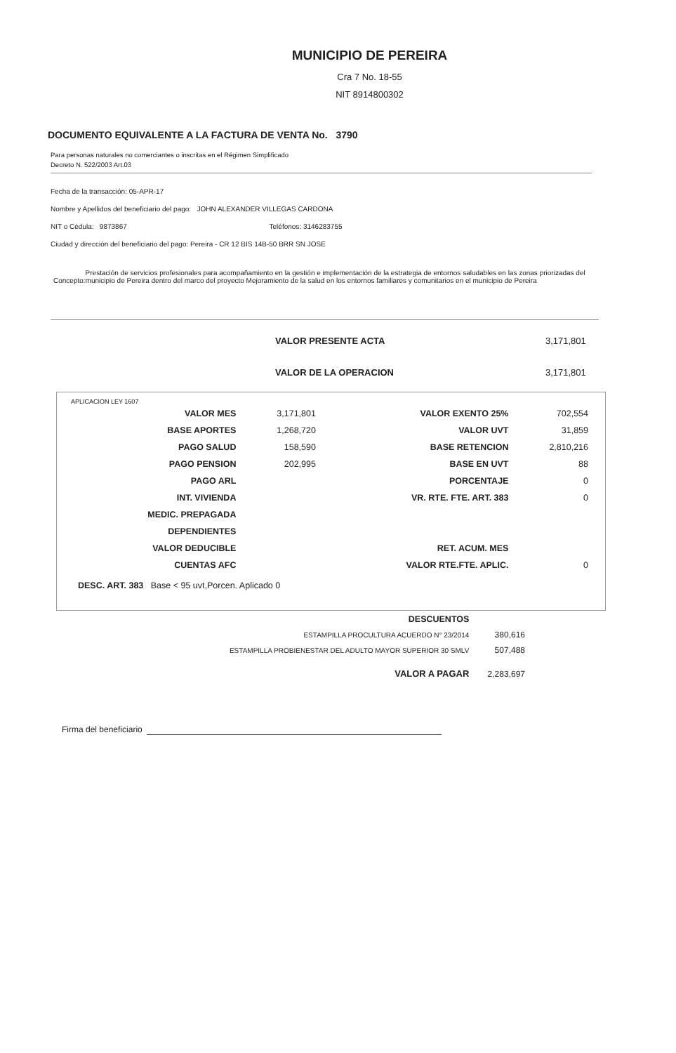MUNICIPIO DE PEREIRA
Cra 7 No. 18-55
NIT 8914800302
DOCUMENTO EQUIVALENTE A LA FACTURA DE VENTA No. 3790
Para personas naturales no comerciantes o inscritas en el Régimen Simplificado
Decreto N. 522/2003 Art.03
Fecha de la transacción: 05-APR-17
Nombre y Apellidos del beneficiario del pago: JOHN ALEXANDER VILLEGAS CARDONA
NIT o Cédula: 9873867 Teléfonos: 3146283755
Ciudad y dirección del beneficiario del pago: Pereira - CR 12 BIS 14B-50 BRR SN JOSE
Concepto: Prestación de servicios profesionales para acompañamiento en la gestión e implementación de la estrategia de entornos saludables en las zonas priorizadas del municipio de Pereira dentro del marco del proyecto Mejoramiento de la salud en los entornos familiares y comunitarios en el municipio de Pereira
| VALOR PRESENTE ACTA | 3,171,801 |
| VALOR DE LA OPERACION | 3,171,801 |
APLICACION LEY 1607
| VALOR MES | 3,171,801 | VALOR EXENTO 25% | 702,554 |
| BASE APORTES | 1,268,720 | VALOR UVT | 31,859 |
| PAGO SALUD | 158,590 | BASE RETENCION | 2,810,216 |
| PAGO PENSION | 202,995 | BASE EN UVT | 88 |
| PAGO ARL | | PORCENTAJE | 0 |
| INT. VIVIENDA | | VR. RTE. FTE. ART. 383 | 0 |
| MEDIC. PREPAGADA | | | |
| DEPENDIENTES | | | |
| VALOR DEDUCIBLE | | RET. ACUM. MES | |
| CUENTAS AFC | | VALOR RTE.FTE. APLIC. | 0 |
DESC. ART. 383 Base < 95 uvt,Porcen. Aplicado 0
| DESCUENTOS | |
| ESTAMPILLA PROCULTURA ACUERDO N° 23/2014 | 380,616 |
| ESTAMPILLA PROBIENESTAR DEL ADULTO MAYOR SUPERIOR 30 SMLV | 507,488 |
| VALOR A PAGAR | 2,283,697 |
Firma del beneficiario